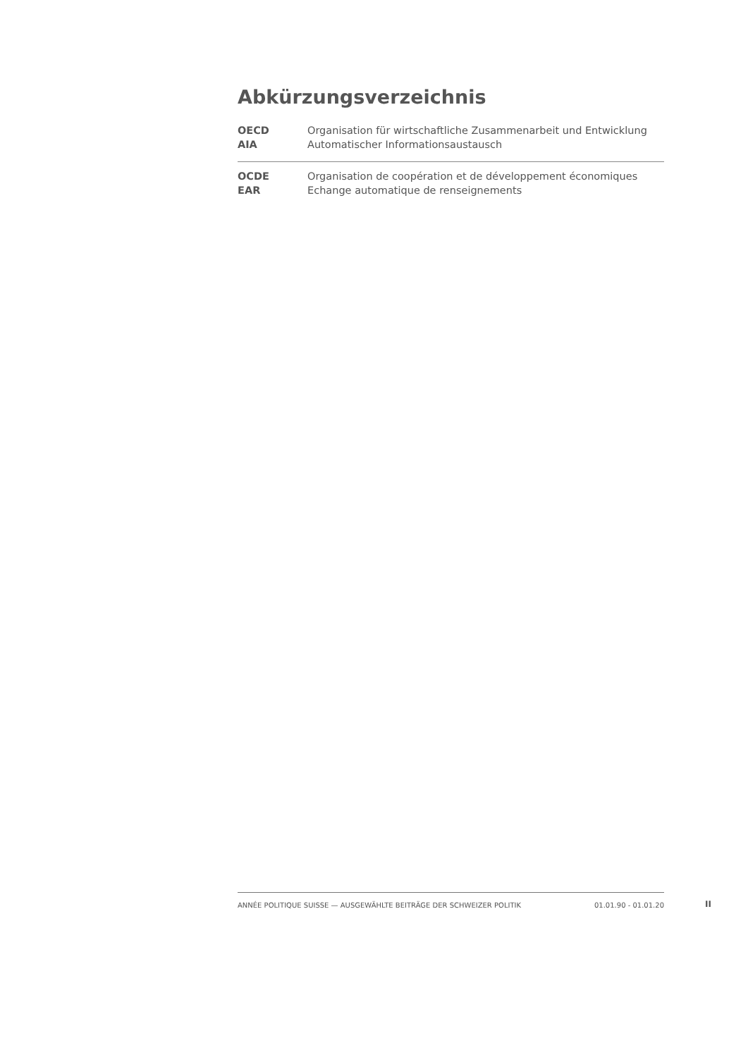Abkürzungsverzeichnis
| OECD | Organisation für wirtschaftliche Zusammenarbeit und Entwicklung |
| AIA | Automatischer Informationsaustausch |
| OCDE | Organisation de coopération et de développement économiques |
| EAR | Echange automatique de renseignements |
ANNÉE POLITIQUE SUISSE — AUSGEWÄHLTE BEITRÄGE DER SCHWEIZER POLITIK 01.01.90 - 01.01.20
II